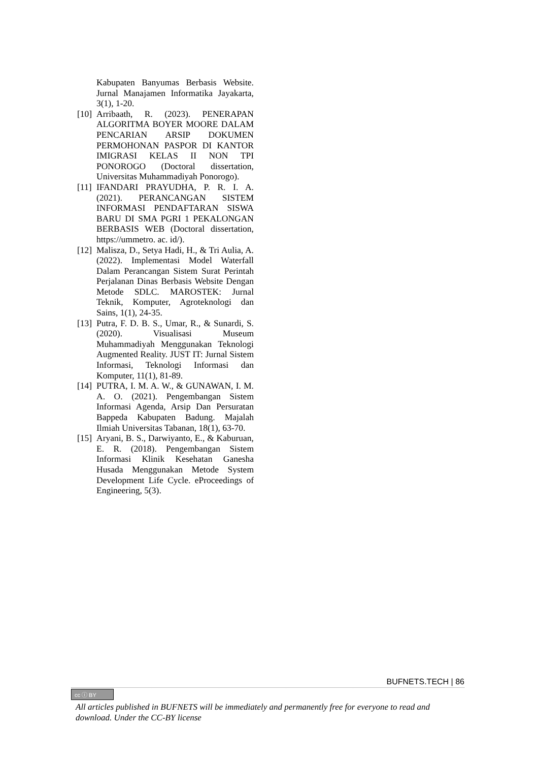Kabupaten Banyumas Berbasis Website. Jurnal Manajamen Informatika Jayakarta, 3(1), 1-20.
[10] Arribaath, R. (2023). PENERAPAN ALGORITMA BOYER MOORE DALAM PENCARIAN ARSIP DOKUMEN PERMOHONAN PASPOR DI KANTOR IMIGRASI KELAS II NON TPI PONOROGO (Doctoral dissertation, Universitas Muhammadiyah Ponorogo).
[11] IFANDARI PRAYUDHA, P. R. I. A. (2021). PERANCANGAN SISTEM INFORMASI PENDAFTARAN SISWA BARU DI SMA PGRI 1 PEKALONGAN BERBASIS WEB (Doctoral dissertation, https://ummetro. ac. id/).
[12] Malisza, D., Setya Hadi, H., & Tri Aulia, A. (2022). Implementasi Model Waterfall Dalam Perancangan Sistem Surat Perintah Perjalanan Dinas Berbasis Website Dengan Metode SDLC. MAROSTEK: Jurnal Teknik, Komputer, Agroteknologi dan Sains, 1(1), 24-35.
[13] Putra, F. D. B. S., Umar, R., & Sunardi, S. (2020). Visualisasi Museum Muhammadiyah Menggunakan Teknologi Augmented Reality. JUST IT: Jurnal Sistem Informasi, Teknologi Informasi dan Komputer, 11(1), 81-89.
[14] PUTRA, I. M. A. W., & GUNAWAN, I. M. A. O. (2021). Pengembangan Sistem Informasi Agenda, Arsip Dan Persuratan Bappeda Kabupaten Badung. Majalah Ilmiah Universitas Tabanan, 18(1), 63-70.
[15] Aryani, B. S., Darwiyanto, E., & Kaburuan, E. R. (2018). Pengembangan Sistem Informasi Klinik Kesehatan Ganesha Husada Menggunakan Metode System Development Life Cycle. eProceedings of Engineering, 5(3).
BUFNETS.TECH | 86
cc ⓘ BY
All articles published in BUFNETS will be immediately and permanently free for everyone to read and download. Under the CC-BY license